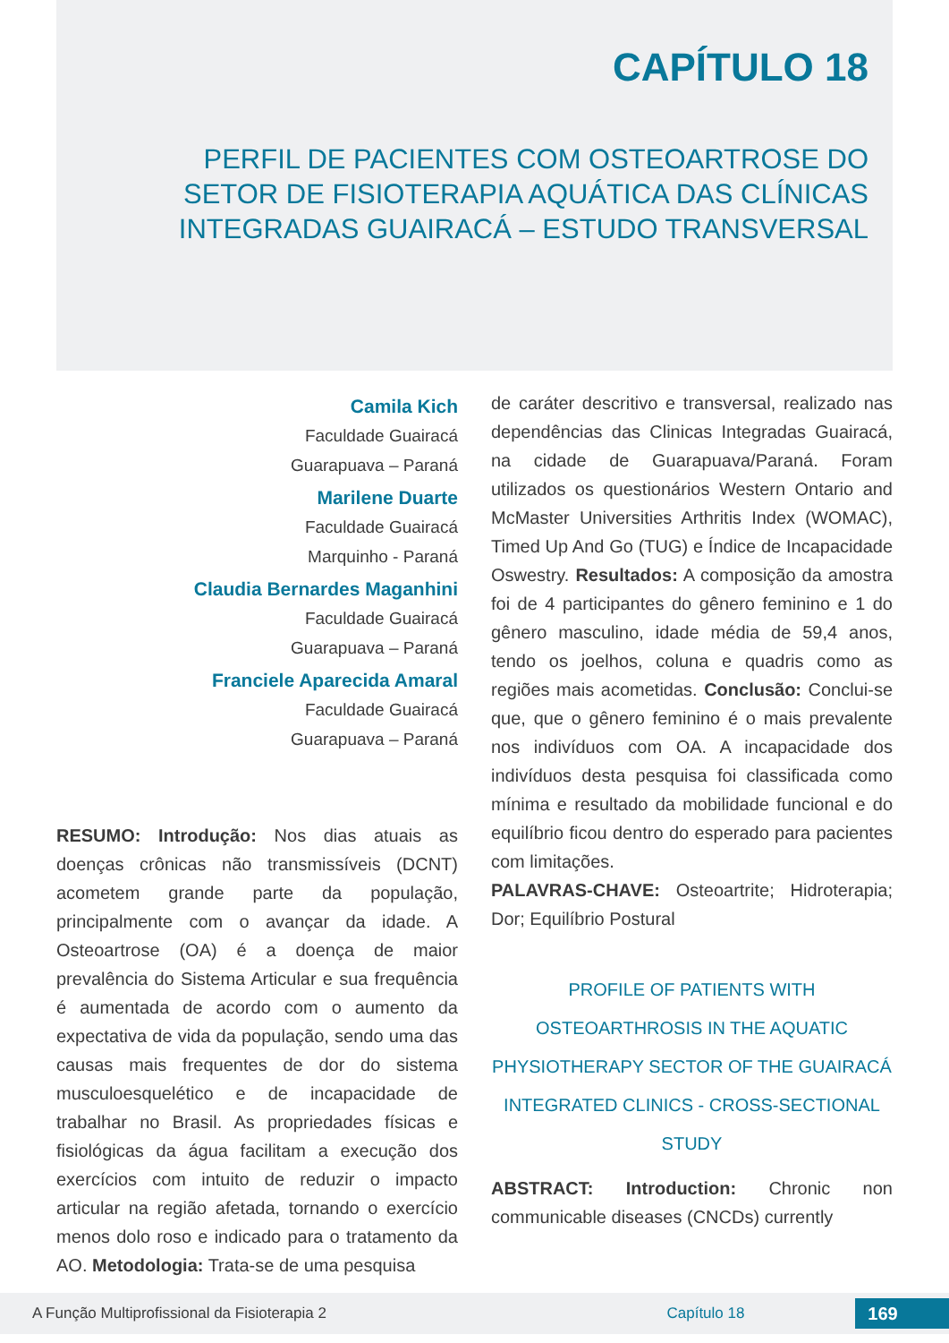CAPÍTULO 18
PERFIL DE PACIENTES COM OSTEOARTROSE DO
SETOR DE FISIOTERAPIA AQUÁTICA DAS CLÍNICAS
INTEGRADAS GUAIRACÁ – ESTUDO TRANSVERSAL
Camila Kich
Faculdade Guairacá
Guarapuava – Paraná
Marilene Duarte
Faculdade Guairacá
Marquinho - Paraná
Claudia Bernardes Maganhini
Faculdade Guairacá
Guarapuava – Paraná
Franciele Aparecida Amaral
Faculdade Guairacá
Guarapuava – Paraná
RESUMO: Introdução: Nos dias atuais as doenças crônicas não transmissíveis (DCNT) acometem grande parte da população, principalmente com o avançar da idade. A Osteoartrose (OA) é a doença de maior prevalência do Sistema Articular e sua frequência é aumentada de acordo com o aumento da expectativa de vida da população, sendo uma das causas mais frequentes de dor do sistema musculoesquelético e de incapacidade de trabalhar no Brasil. As propriedades físicas e fisiológicas da água facilitam a execução dos exercícios com intuito de reduzir o impacto articular na região afetada, tornando o exercício menos dolo roso e indicado para o tratamento da AO. Metodologia: Trata-se de uma pesquisa
de caráter descritivo e transversal, realizado nas dependências das Clinicas Integradas Guairacá, na cidade de Guarapuava/Paraná. Foram utilizados os questionários Western Ontario and McMaster Universities Arthritis Index (WOMAC), Timed Up And Go (TUG) e Índice de Incapacidade Oswestry. Resultados: A composição da amostra foi de 4 participantes do gênero feminino e 1 do gênero masculino, idade média de 59,4 anos, tendo os joelhos, coluna e quadris como as regiões mais acometidas. Conclusão: Conclui-se que, que o gênero feminino é o mais prevalente nos indivíduos com OA. A incapacidade dos indivíduos desta pesquisa foi classificada como mínima e resultado da mobilidade funcional e do equilíbrio ficou dentro do esperado para pacientes com limitações.
PALAVRAS-CHAVE: Osteoartrite; Hidroterapia; Dor; Equilíbrio Postural
PROFILE OF PATIENTS WITH OSTEOARTHROSIS IN THE AQUATIC PHYSIOTHERAPY SECTOR OF THE GUAIRACÁ INTEGRATED CLINICS - CROSS-SECTIONAL STUDY
ABSTRACT: Introduction: Chronic non communicable diseases (CNCDs) currently
A Função Multiprofissional da Fisioterapia 2 Capítulo 18 169